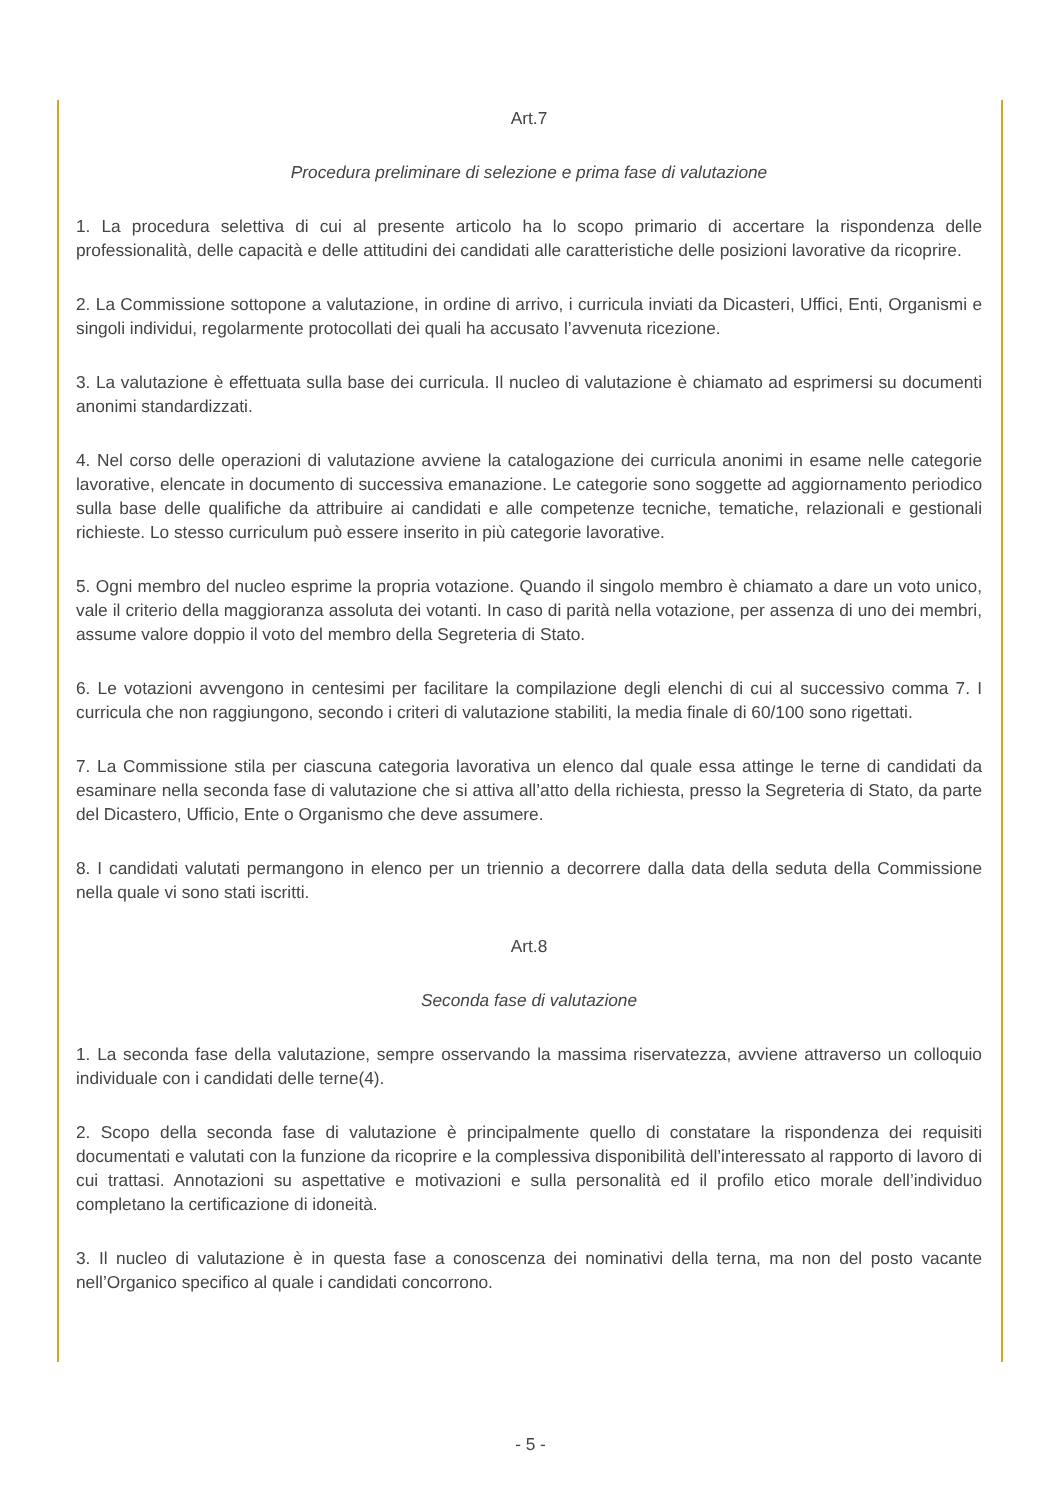Art.7
Procedura preliminare di selezione e prima fase di valutazione
1. La procedura selettiva di cui al presente articolo ha lo scopo primario di accertare la rispondenza delle professionalità, delle capacità e delle attitudini dei candidati alle caratteristiche delle posizioni lavorative da ricoprire.
2. La Commissione sottopone a valutazione, in ordine di arrivo, i curricula inviati da Dicasteri, Uffici, Enti, Organismi e singoli individui, regolarmente protocollati dei quali ha accusato l’avvenuta ricezione.
3. La valutazione è effettuata sulla base dei curricula. Il nucleo di valutazione è chiamato ad esprimersi su documenti anonimi standardizzati.
4. Nel corso delle operazioni di valutazione avviene la catalogazione dei curricula anonimi in esame nelle categorie lavorative, elencate in documento di successiva emanazione. Le categorie sono soggette ad aggiornamento periodico sulla base delle qualifiche da attribuire ai candidati e alle competenze tecniche, tematiche, relazionali e gestionali richieste. Lo stesso curriculum può essere inserito in più categorie lavorative.
5. Ogni membro del nucleo esprime la propria votazione. Quando il singolo membro è chiamato a dare un voto unico, vale il criterio della maggioranza assoluta dei votanti. In caso di parità nella votazione, per assenza di uno dei membri, assume valore doppio il voto del membro della Segreteria di Stato.
6. Le votazioni avvengono in centesimi per facilitare la compilazione degli elenchi di cui al successivo comma 7. I curricula che non raggiungono, secondo i criteri di valutazione stabiliti, la media finale di 60/100 sono rigettati.
7. La Commissione stila per ciascuna categoria lavorativa un elenco dal quale essa attinge le terne di candidati da esaminare nella seconda fase di valutazione che si attiva all’atto della richiesta, presso la Segreteria di Stato, da parte del Dicastero, Ufficio, Ente o Organismo che deve assumere.
8. I candidati valutati permangono in elenco per un triennio a decorrere dalla data della seduta della Commissione nella quale vi sono stati iscritti.
Art.8
Seconda fase di valutazione
1. La seconda fase della valutazione, sempre osservando la massima riservatezza, avviene attraverso un colloquio individuale con i candidati delle terne(4).
2. Scopo della seconda fase di valutazione è principalmente quello di constatare la rispondenza dei requisiti documentati e valutati con la funzione da ricoprire e la complessiva disponibilità dell’interessato al rapporto di lavoro di cui trattasi. Annotazioni su aspettative e motivazioni e sulla personalità ed il profilo etico morale dell’individuo completano la certificazione di idoneità.
3. Il nucleo di valutazione è in questa fase a conoscenza dei nominativi della terna, ma non del posto vacante nell’Organico specifico al quale i candidati concorrono.
- 5 -